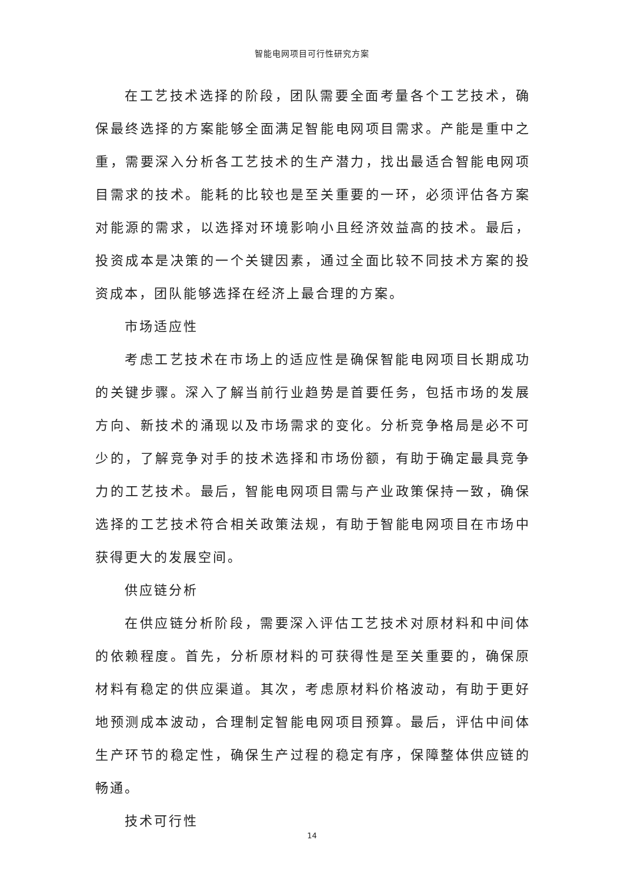智能电网项目可行性研究方案
在工艺技术选择的阶段，团队需要全面考量各个工艺技术，确保最终选择的方案能够全面满足智能电网项目需求。产能是重中之重，需要深入分析各工艺技术的生产潜力，找出最适合智能电网项目需求的技术。能耗的比较也是至关重要的一环，必须评估各方案对能源的需求，以选择对环境影响小且经济效益高的技术。最后，投资成本是决策的一个关键因素，通过全面比较不同技术方案的投资成本，团队能够选择在经济上最合理的方案。
市场适应性
考虑工艺技术在市场上的适应性是确保智能电网项目长期成功的关键步骤。深入了解当前行业趋势是首要任务，包括市场的发展方向、新技术的涌现以及市场需求的变化。分析竞争格局是必不可少的，了解竞争对手的技术选择和市场份额，有助于确定最具竞争力的工艺技术。最后，智能电网项目需与产业政策保持一致，确保选择的工艺技术符合相关政策法规，有助于智能电网项目在市场中获得更大的发展空间。
供应链分析
在供应链分析阶段，需要深入评估工艺技术对原材料和中间体的依赖程度。首先，分析原材料的可获得性是至关重要的，确保原材料有稳定的供应渠道。其次，考虑原材料价格波动，有助于更好地预测成本波动，合理制定智能电网项目预算。最后，评估中间体生产环节的稳定性，确保生产过程的稳定有序，保障整体供应链的畅通。
技术可行性
14